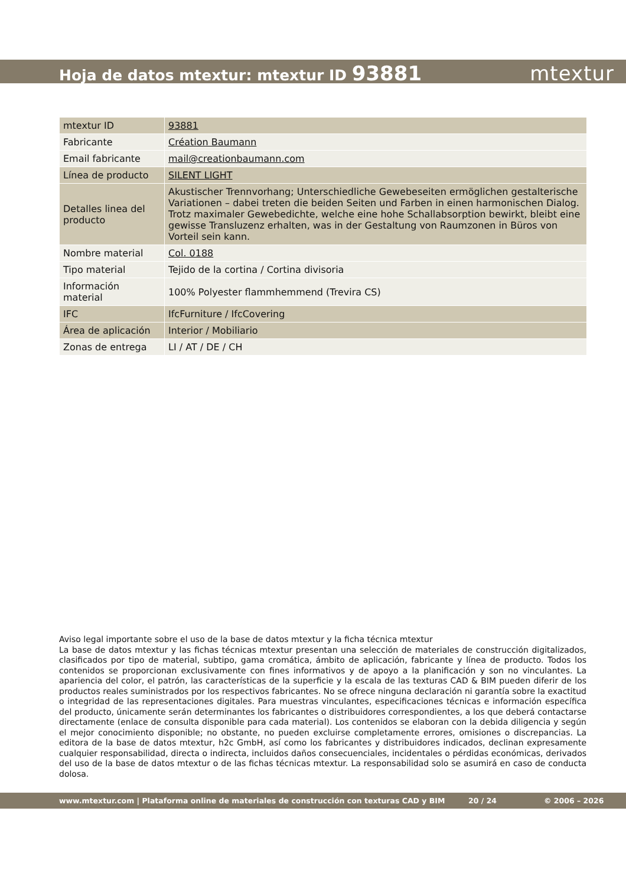Hoja de datos mtextur: mtextur ID 93881 mtextur
| mtextur ID | 93881 |
| Fabricante | Création Baumann |
| Email fabricante | mail@creationbaumann.com |
| Línea de producto | SILENT LIGHT |
| Detalles linea del producto | Akustischer Trennvorhang; Unterschiedliche Gewebeseiten ermöglichen gestalterische Variationen – dabei treten die beiden Seiten und Farben in einen harmonischen Dialog. Trotz maximaler Gewebedichte, welche eine hohe Schallabsorption bewirkt, bleibt eine gewisse Transluzenz erhalten, was in der Gestaltung von Raumzonen in Büros von Vorteil sein kann. |
| Nombre material | Col. 0188 |
| Tipo material | Tejido de la cortina / Cortina divisoria |
| Información material | 100% Polyester flammhemmend (Trevira CS) |
| IFC | IfcFurniture / IfcCovering |
| Área de aplicación | Interior / Mobiliario |
| Zonas de entrega | LI / AT / DE / CH |
Aviso legal importante sobre el uso de la base de datos mtextur y la ficha técnica mtextur
La base de datos mtextur y las fichas técnicas mtextur presentan una selección de materiales de construcción digitalizados, clasificados por tipo de material, subtipo, gama cromática, ámbito de aplicación, fabricante y línea de producto. Todos los contenidos se proporcionan exclusivamente con fines informativos y de apoyo a la planificación y son no vinculantes. La apariencia del color, el patrón, las características de la superficie y la escala de las texturas CAD & BIM pueden diferir de los productos reales suministrados por los respectivos fabricantes. No se ofrece ninguna declaración ni garantía sobre la exactitud o integridad de las representaciones digitales. Para muestras vinculantes, especificaciones técnicas e información específica del producto, únicamente serán determinantes los fabricantes o distribuidores correspondientes, a los que deberá contactarse directamente (enlace de consulta disponible para cada material). Los contenidos se elaboran con la debida diligencia y según el mejor conocimiento disponible; no obstante, no pueden excluirse completamente errores, omisiones o discrepancias. La editora de la base de datos mtextur, h2c GmbH, así como los fabricantes y distribuidores indicados, declinan expresamente cualquier responsabilidad, directa o indirecta, incluidos daños consecuenciales, incidentales o pérdidas económicas, derivados del uso de la base de datos mtextur o de las fichas técnicas mtextur. La responsabilidad solo se asumirá en caso de conducta dolosa.
www.mtextur.com | Plataforma online de materiales de construcción con texturas CAD y BIM 20 / 24 © 2006 – 2026